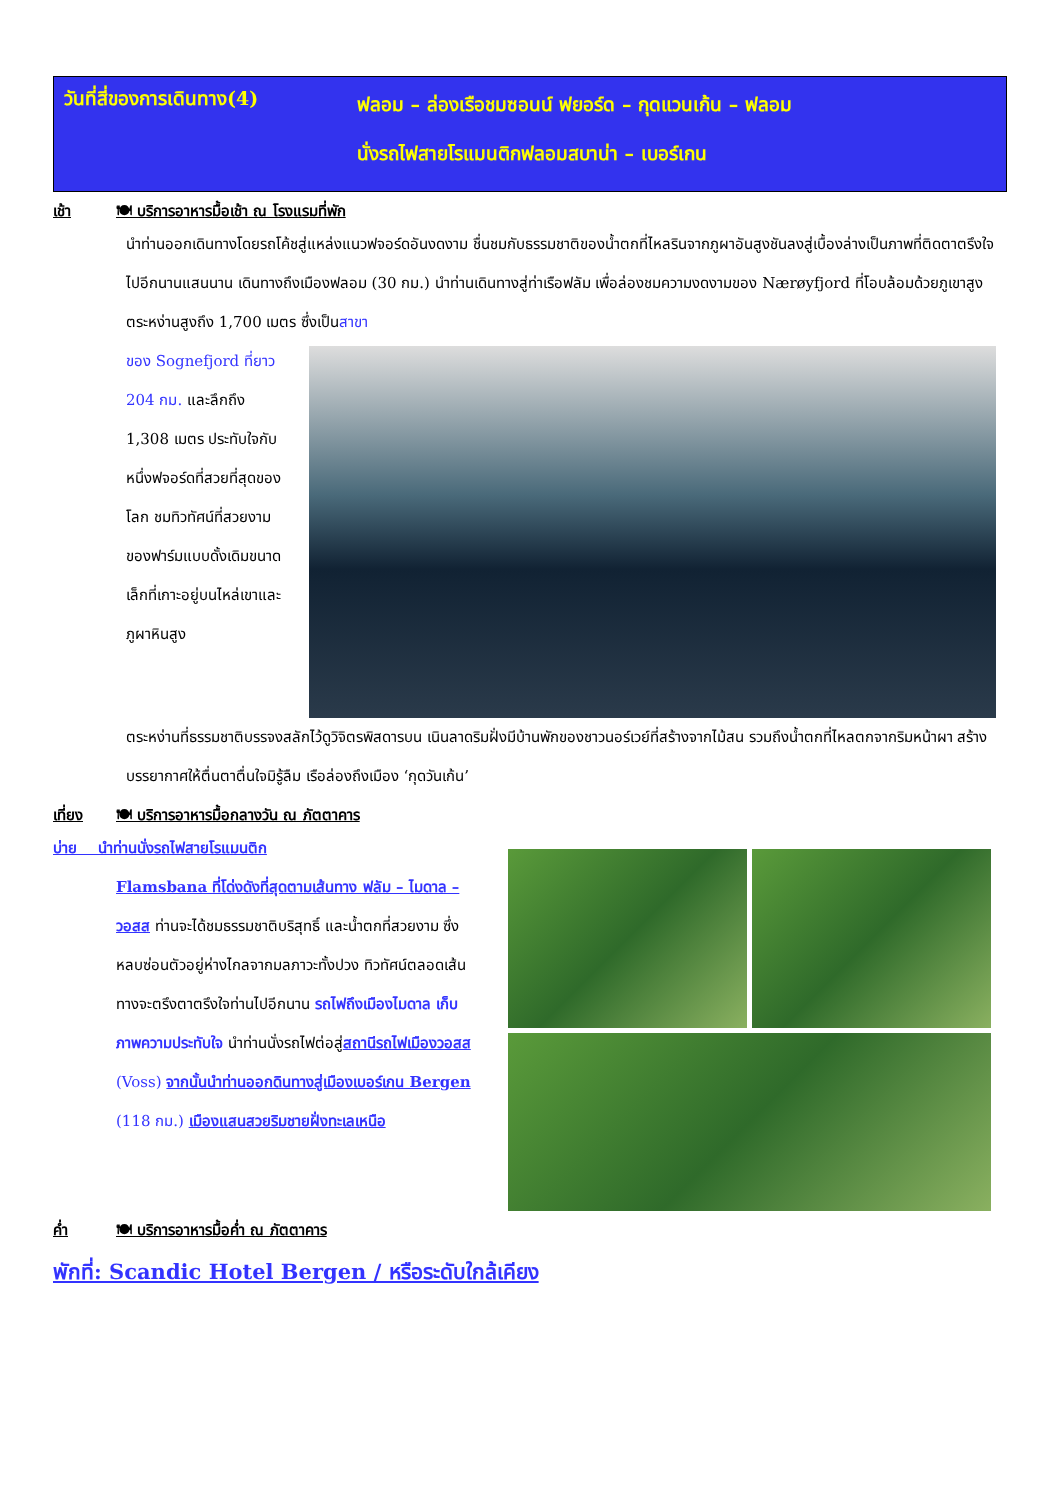วันที่สี่ของการเดินทาง(4)
ฟลอม – ล่องเรือชมซอนน์ ฟยอร์ด – กุดแวนเก้น – ฟลอม
นั่งรถไฟสายโรแมนติกฟลอมสบาน่า – เบอร์เกน
เช้า 🍽 บริการอาหารมื้อเช้า ณ โรงแรมที่พัก
นำท่านออกเดินทางโดยรถโค้ชสู่แหล่งแนวฟจอร์ดอันงดงาม ชื่นชมกับธรรมชาติของน้ำตกที่ไหลรินจากภูผาอันสูงชันลงสู่เบื้องล่างเป็นภาพที่ติดตาตรึงใจไปอีกนานแสนนาน เดินทางถึงเมืองฟลอม (30 กม.) นำท่านเดินทางสู่ท่าเรือฟลัม เพื่อล่องชมความงดงามของ Nærøyfjord ที่โอบล้อมด้วยภูเขาสูงตระหง่านสูงถึง 1,700 เมตร ซึ่งเป็นสาขา
ของ Sognefjord ที่ยาว 204 กม. และลึกถึง 1,308 เมตร ประทับใจกับหนึ่งฟจอร์ดที่สวยที่สุดของโลก ชมทิวทัศน์ที่สวยงามของฟาร์มแบบดั้งเดิมขนาดเล็กที่เกาะอยู่บนไหล่เขาและภูผาหินสูง
ตระหง่านที่ธรรมชาติบรรจงสลักไว้ดูวิจิตรพิสดารบน เนินลาดริมฝั่งมีบ้านพักของชาวนอร์เวย์ที่สร้างจากไม้สน รวมถึงน้ำตกที่ไหลตกจากริมหน้าผา สร้างบรรยากาศให้ตื่นตาตื่นใจมิรู้ลืม เรือล่องถึงเมือง ‘กุดวันเก้น’
เที่ยง 🍽 บริการอาหารมื้อกลางวัน ณ ภัตตาคาร
บ่าย นำท่านนั่งรถไฟสายโรแมนติก
Flamsbana ที่โด่งดังที่สุดตามเส้นทาง ฟลัม – ไมดาล – วอสส ท่านจะได้ชมธรรมชาติบริสุทธิ์ และน้ำตกที่สวยงาม ซึ่งหลบซ่อนตัวอยู่ห่างไกลจากมลภาวะทั้งปวง ทิวทัศน์ตลอดเส้นทางจะตรึงตาตรึงใจท่านไปอีกนาน รถไฟถึงเมืองไมดาล เก็บภาพความประทับใจ นำท่านนั่งรถไฟต่อสู่สถานีรถไฟเมืองวอสส (Voss) จากนั้นนำท่านออกดินทางสู่เมืองเบอร์เกน Bergen (118 กม.) เมืองแสนสวยริมชายฝั่งทะเลเหนือ
ค่ำ 🍽 บริการอาหารมื้อค่ำ ณ ภัตตาคาร
พักที่: Scandic Hotel Bergen / หรือระดับใกล้เคียง